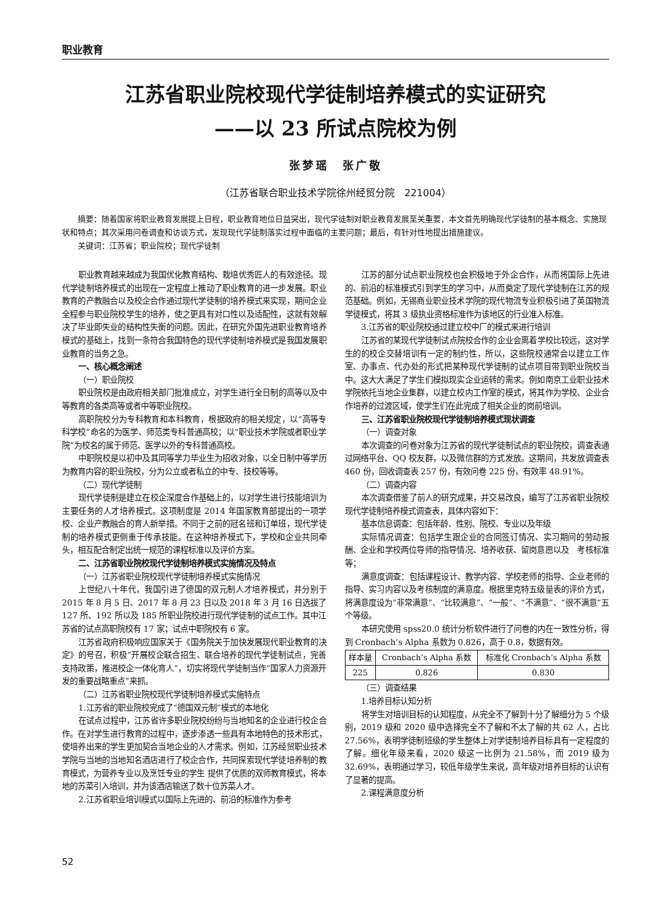职业教育
江苏省职业院校现代学徒制培养模式的实证研究
——以 23 所试点院校为例
张梦瑶　张广敬
（江苏省联合职业技术学院徐州经贸分院　221004）
摘要：随着国家将职业教育发展提上日程，职业教育地位日益突出，现代学徒制对职业教育发展至关重要，本文首先明确现代学徒制的基本概念、实施现状和特点；其次采用问卷调查和访谈方式，发现现代学徒制落实过程中面临的主要问题；最后，有针对性地提出措施建议。
关键词：江苏省；职业院校；现代学徒制
职业教育越来越成为我国优化教育结构、栽培优秀匠人的有效途径。现代学徒制培养模式的出现在一定程度上推动了职业教育的进一步发展。职业教育的产教融合以及校企合作通过现代学徒制的培养模式来实现，期间企业全程参与职业院校学生的培养，使之更具有对口性以及适配性，这就有效解决了毕业即失业的结构性失衡的问题。因此，在研究外国先进职业教育培养模式的基础上，找到一条符合我国特色的现代学徒制培养模式是我国发展职业教育的当务之急。
一、核心概念阐述
（一）职业院校
职业院校是由政府相关部门批准成立，对学生进行全日制的高等以及中等教育的各类高等或者中等职业院校。
高职院校分为专科教育和本科教育，根据政府的相关规定，以“高等专科学校”命名的为医学、师范类专科普通高校；以“职业技术学院或者职业学院”为校名的属于师范、医学以外的专科普通高校。
中职院校是以初中及其同等学力毕业生为招收对象，以全日制中等学历为教育内容的职业院校，分为公立或者私立的中专、技校等等。
（二）现代学徒制
现代学徒制是建立在校企深度合作基础上的，以对学生进行技能培训为主要任务的人才培养模式。这项制度是 2014 年国家教育部提出的一项学校、企业产教融合的育人新举措。不同于之前的冠名班和订单班，现代学徒制的培养模式更侧重于传承技能。在这种培养模式下，学校和企业共同牵头，相互配合制定出统一规范的课程标准以及评价方案。
二、江苏省职业院校现代学徒制培养模式实施情况及特点
（一）江苏省职业院校现代学徒制培养模式实施情况
上世纪八十年代，我国引进了德国的双元制人才培养模式，并分别于 2015 年 8 月 5 日、2017 年 8 月 23 日以及 2018 年 3 月 16 日选拔了 127 所、192 所以及 185 所职业院校进行现代学徒制的试点工作。其中江苏省的试点高职院校有 17 家；试点中职院校有 6 家。
江苏省政府积极响应国家关于《国务院关于加快发展现代职业教育的决定》的号召，积极“开展校企联合招生、联合培养的现代学徒制试点，完善支持政策，推进校企一体化育人”，切实将现代学徒制当作“国家人力资源开发的重要战略重点”来抓。
（二）江苏省职业院校现代学徒制培养模式实施特点
1.江苏省的职业院校完成了“德国双元制”模式的本地化
在试点过程中，江苏省许多职业院校纷纷与当地知名的企业进行校企合作。在对学生进行教育的过程中，逐步渗透一些具有本地特色的技术形式，使培养出来的学生更加契合当地企业的人才需求。例如，江苏经贸职业技术学院与当地的当地知名酒店进行了校企合作，共同探索现代学徒培养制的教育模式，为营养专业以及烹饪专业的学生 提供了优质的双师教育模式，将本地的苏菜引入培训，并为该酒店输送了数十位苏菜人才。
2.江苏省职业培训模式以国际上先进的、前沿的标准作为参考
江苏的部分试点职业院校也会积极地于外企合作，从而将国际上先进的、前沿的标准模式引到学生的学习中，从而奠定了现代学徒制在江苏的规范基础。例如，无锡商业职业技术学院的现代物流专业积极引进了英国物流学徒模式，将其 3 级执业资格标准作为该地区的行业准入标准。
3.江苏省的职业院校通过建立校中厂的模式来进行培训
江苏省的某现代学徒制试点院校合作的企业会离着学校比较远，这对学生的的校企交替培训有一定的制约性，所以，这些院校通常会以建立工作室、办事点、代办处的形式把某种现代学徒制的试点项目带到职业院校当中。这大大满足了学生们模拟现实企业运转的需求。例如南京工业职业技术学院依托当地企业集群，以建立校内工作室的模式，将其作为学校、企业合作培养的过渡区域，使学生们在此完成了相关企业的岗前培训。
三、江苏省职业院校现代学徒制培养模式现状调查
（一）调查对象
本次调查的问卷对象为江苏省的现代学徒制试点的职业院校，调查表通过网络平台、QQ 校友群，以及微信群的方式发放。这期间，共发放调查表 460 份，回收调查表 257 份，有效问卷 225 份，有效率 48.91%。
（二）调查内容
本次调查借鉴了前人的研究成果，并交易改良，编写了江苏省职业院校现代学徒制培养模式调查表，具体内容如下：
基本信息调查：包括年龄、性别、院校、专业以及年级
实际情况调查：包括学生跟企业的合同签订情况、实习期间的劳动报酬、企业和学校两位导师的指导情况、培养收获、留岗意愿以及　考核标准等；
满意度调查：包括课程设计、教学内容、学校老师的指导、企业老师的指导、实习内容以及考核制度的满意度。根据里克特五级量表的评价方式，将满意度设为“非常满意”、“比较满意”、“一般”、“不满意”、“很不满意”五个等级。
本研究使用 spss20.0 统计分析软件进行了问卷的内在一致性分析，得到 Cronbach’s Alpha 系数为 0.826，高于 0.8，数据有效。
| 样本量 | Cronbach’s Alpha 系数 | 标准化 Cronbach’s Alpha 系数 |
| --- | --- | --- |
| 225 | 0.826 | 0.830 |
（三）调查结果
1.培养目标认知分析
将学生对培训目标的认知程度，从完全不了解到十分了解细分为 5 个级别，2019 级和 2020 级中选择完全不了解和不太了解的共 62 人，占比 27.56%，表明学徒制班级的学生整体上对学徒制培养目标具有一定程度的了解。细化年级来看，2020 级这一比例为 21.58%，而 2019 级为 32.69%，表明通过学习，较低年级学生来说，高年级对培养目标的认识有了显著的提高。
2.课程满意度分析
52